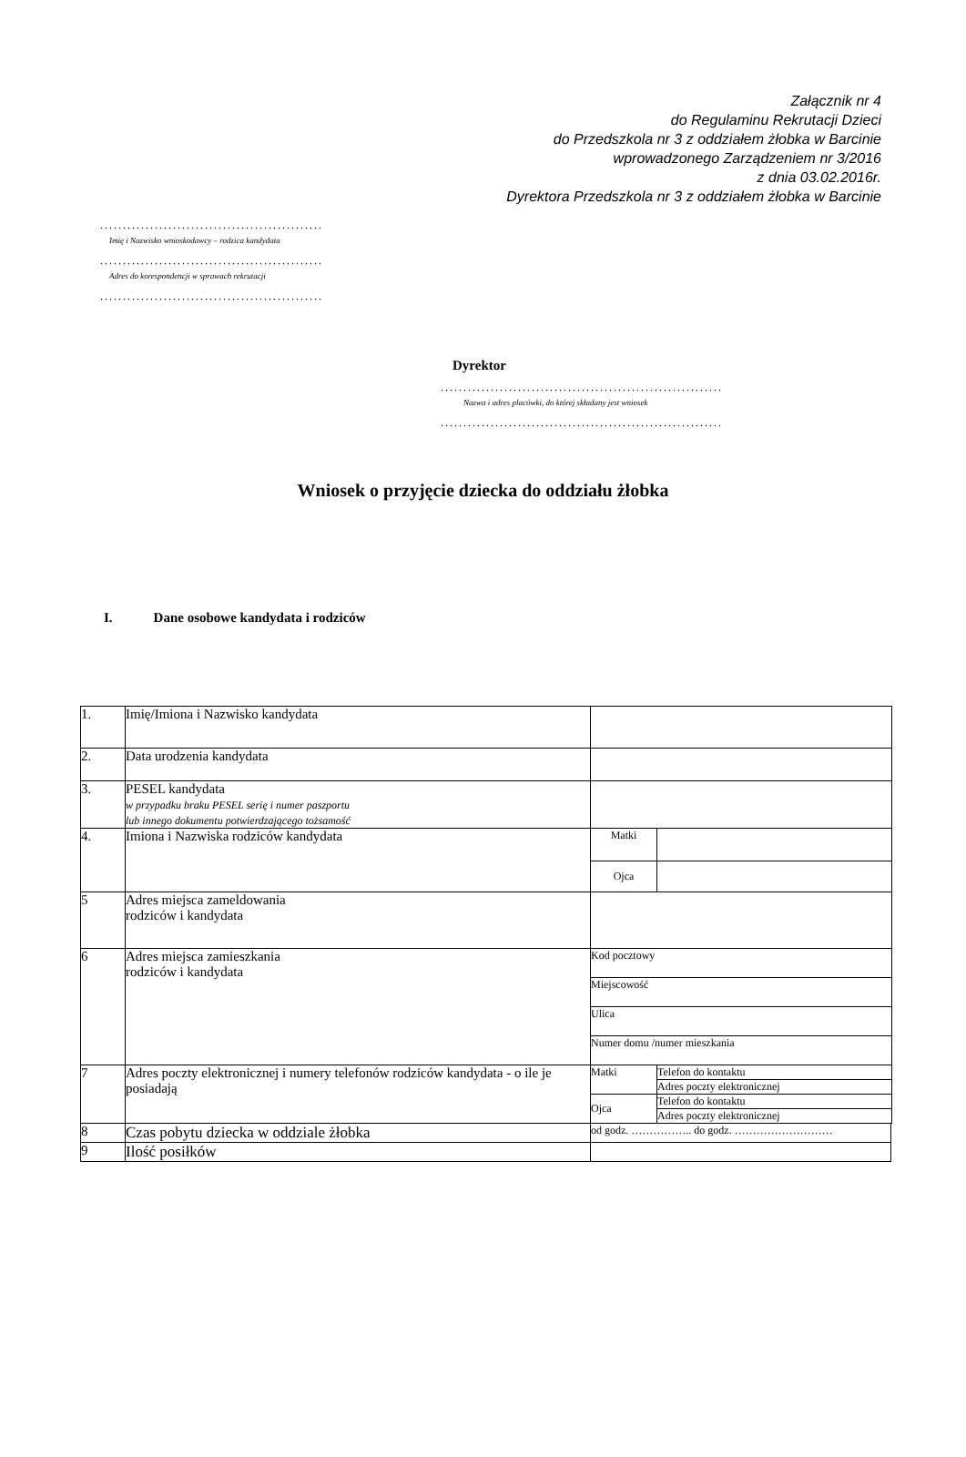Załącznik nr 4
do Regulaminu Rekrutacji Dzieci
do Przedszkola nr 3 z oddziałem żłobka w Barcinie
wprowadzonego Zarządzeniem nr 3/2016
z dnia 03.02.2016r.
Dyrektora Przedszkola nr 3 z oddziałem żłobka w Barcinie
.................................................
Imię i Nazwisko wnioskodawcy – rodzica kandydata
.................................................
Adres do korespondencji w sprawach rekrutacji
.................................................
Dyrektor
..............................................................
Nazwa i adres placówki, do której składany jest wniosek
..............................................................
Wniosek o przyjęcie dziecka do oddziału żłobka
I. Dane osobowe kandydata i rodziców
| 1. | Imię/Imiona i Nazwisko kandydata | | | |
| 2. | Data urodzenia kandydata | | | |
| 3. | PESEL kandydata w przypadku braku PESEL serię i numer paszportu lub innego dokumentu potwierdzającego tożsamość | | | |
| 4. | Imiona i Nazwiska rodziców kandydata | Matki | | |
| | | Ojca | | |
| 5 | Adres miejsca zameldowania rodziców i kandydata | | | |
| 6 | Adres miejsca zamieszkania rodziców i kandydata | Kod pocztowy | | |
| | | Miejscowość | | |
| | | Ulica | | |
| | | Numer domu /numer mieszkania | | |
| 7 | Adres poczty elektronicznej i numery telefonów rodziców kandydata - o ile je posiadają | Matki | Telefon do kontaktu | |
| | | | Adres poczty elektronicznej | |
| | | Ojca | Telefon do kontaktu | |
| | | | Adres poczty elektronicznej | |
| 8 | Czas pobytu dziecka w oddziale żłobka | od godz. …………….. do godz. ……………………… | | |
| 9 | Ilość posiłków | | | |